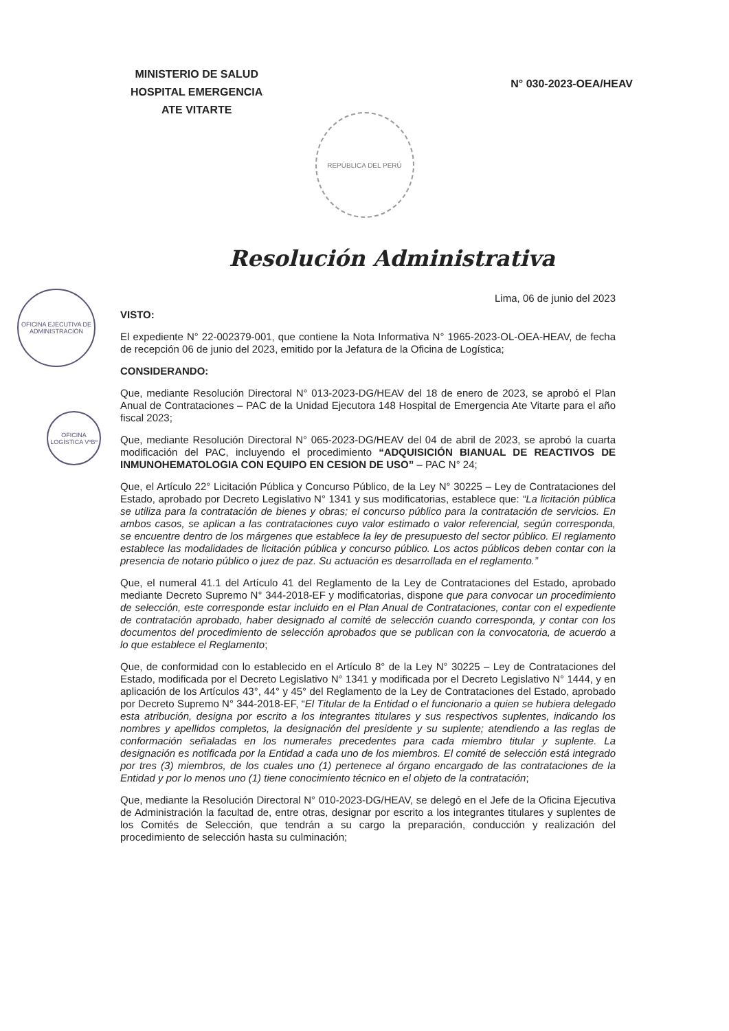OFICINA EJECUTIVA DE ADMINISTRACIÓN
OFICINA LOGÍSTICA VºBº
MINISTERIO DE SALUD
HOSPITAL EMERGENCIA
ATE VITARTE
N° 030-2023-OEA/HEAV
REPÚBLICA DEL PERÚ
Resolución Administrativa
Lima, 06 de junio del 2023
VISTO:
El expediente N° 22-002379-001, que contiene la Nota Informativa N° 1965-2023-OL-OEA-HEAV, de fecha de recepción 06 de junio del 2023, emitido por la Jefatura de la Oficina de Logística;
CONSIDERANDO:
Que, mediante Resolución Directoral N° 013-2023-DG/HEAV del 18 de enero de 2023, se aprobó el Plan Anual de Contrataciones – PAC de la Unidad Ejecutora 148 Hospital de Emergencia Ate Vitarte para el año fiscal 2023;
Que, mediante Resolución Directoral N° 065-2023-DG/HEAV del 04 de abril de 2023, se aprobó la cuarta modificación del PAC, incluyendo el procedimiento “ADQUISICIÓN BIANUAL DE REACTIVOS DE INMUNOHEMATOLOGIA CON EQUIPO EN CESION DE USO” – PAC N° 24;
Que, el Artículo 22° Licitación Pública y Concurso Público, de la Ley N° 30225 – Ley de Contrataciones del Estado, aprobado por Decreto Legislativo N° 1341 y sus modificatorias, establece que: “La licitación pública se utiliza para la contratación de bienes y obras; el concurso público para la contratación de servicios. En ambos casos, se aplican a las contrataciones cuyo valor estimado o valor referencial, según corresponda, se encuentre dentro de los márgenes que establece la ley de presupuesto del sector público. El reglamento establece las modalidades de licitación pública y concurso público. Los actos públicos deben contar con la presencia de notario público o juez de paz. Su actuación es desarrollada en el reglamento.”
Que, el numeral 41.1 del Artículo 41 del Reglamento de la Ley de Contrataciones del Estado, aprobado mediante Decreto Supremo N° 344-2018-EF y modificatorias, dispone que para convocar un procedimiento de selección, este corresponde estar incluido en el Plan Anual de Contrataciones, contar con el expediente de contratación aprobado, haber designado al comité de selección cuando corresponda, y contar con los documentos del procedimiento de selección aprobados que se publican con la convocatoria, de acuerdo a lo que establece el Reglamento;
Que, de conformidad con lo establecido en el Artículo 8° de la Ley N° 30225 – Ley de Contrataciones del Estado, modificada por el Decreto Legislativo N° 1341 y modificada por el Decreto Legislativo N° 1444, y en aplicación de los Artículos 43°, 44° y 45° del Reglamento de la Ley de Contrataciones del Estado, aprobado por Decreto Supremo N° 344-2018-EF, “El Titular de la Entidad o el funcionario a quien se hubiera delegado esta atribución, designa por escrito a los integrantes titulares y sus respectivos suplentes, indicando los nombres y apellidos completos, la designación del presidente y su suplente; atendiendo a las reglas de conformación señaladas en los numerales precedentes para cada miembro titular y suplente. La designación es notificada por la Entidad a cada uno de los miembros. El comité de selección está integrado por tres (3) miembros, de los cuales uno (1) pertenece al órgano encargado de las contrataciones de la Entidad y por lo menos uno (1) tiene conocimiento técnico en el objeto de la contratación;
Que, mediante la Resolución Directoral N° 010-2023-DG/HEAV, se delegó en el Jefe de la Oficina Ejecutiva de Administración la facultad de, entre otras, designar por escrito a los integrantes titulares y suplentes de los Comités de Selección, que tendrán a su cargo la preparación, conducción y realización del procedimiento de selección hasta su culminación;